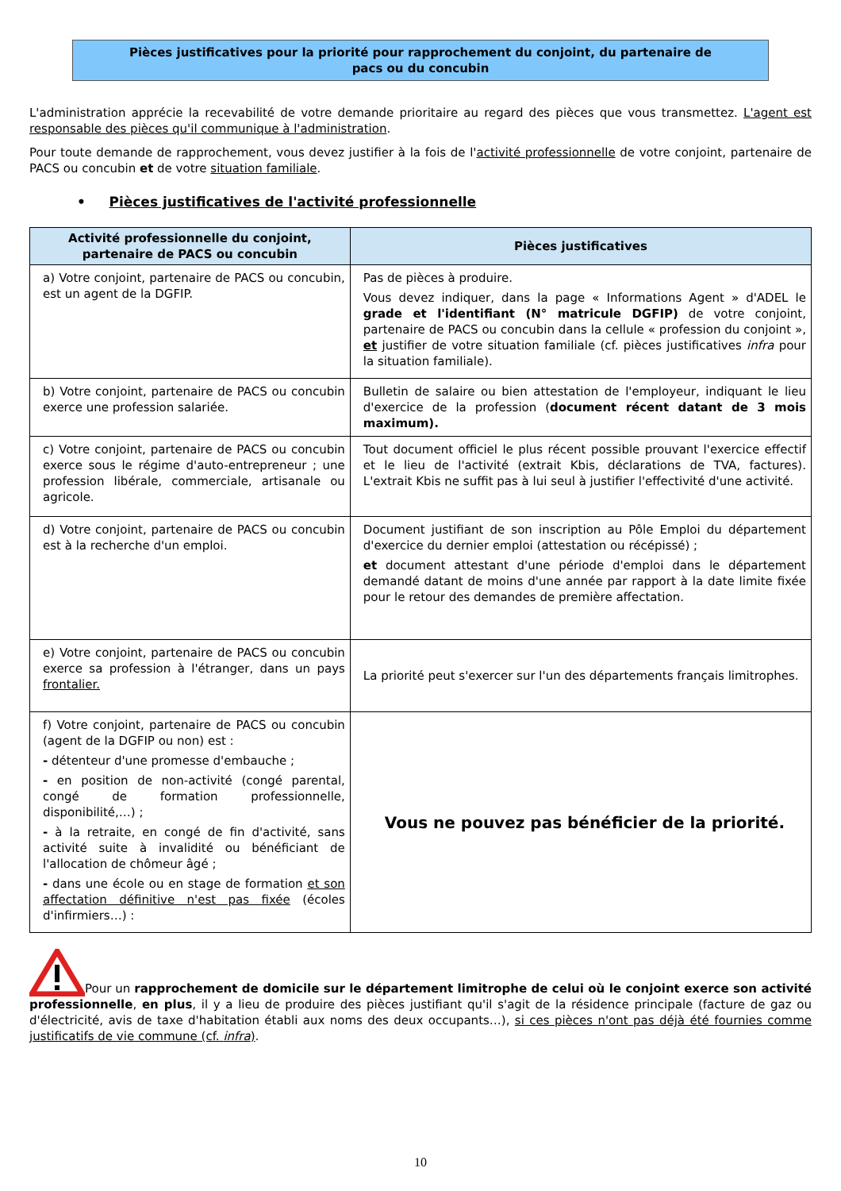Pièces justificatives pour la priorité pour rapprochement du conjoint, du partenaire de
pacs ou du concubin
L'administration apprécie la recevabilité de votre demande prioritaire au regard des pièces que vous transmettez. L'agent est responsable des pièces qu'il communique à l'administration.
Pour toute demande de rapprochement, vous devez justifier à la fois de l'activité professionnelle de votre conjoint, partenaire de PACS ou concubin et de votre situation familiale.
• Pièces justificatives de l'activité professionnelle
| Activité professionnelle du conjoint, partenaire de PACS ou concubin | Pièces justificatives |
| --- | --- |
| a) Votre conjoint, partenaire de PACS ou concubin, est un agent de la DGFIP. | Pas de pièces à produire. Vous devez indiquer, dans la page « Informations Agent » d'ADEL le grade et l'identifiant (N° matricule DGFIP) de votre conjoint, partenaire de PACS ou concubin dans la cellule « profession du conjoint », et justifier de votre situation familiale (cf. pièces justificatives infra pour la situation familiale). |
| b) Votre conjoint, partenaire de PACS ou concubin exerce une profession salariée. | Bulletin de salaire ou bien attestation de l'employeur, indiquant le lieu d'exercice de la profession ( document récent datant de 3 mois maximum). |
| c) Votre conjoint, partenaire de PACS ou concubin exerce sous le régime d'auto-entrepreneur ; une profession libérale, commerciale, artisanale ou agricole. | Tout document officiel le plus récent possible prouvant l'exercice effectif et le lieu de l'activité (extrait Kbis, déclarations de TVA, factures). L'extrait Kbis ne suffit pas à lui seul à justifier l'effectivité d'une activité. |
| d) Votre conjoint, partenaire de PACS ou concubin est à la recherche d'un emploi. | Document justifiant de son inscription au Pôle Emploi du département d'exercice du dernier emploi (attestation ou récépissé) ; et document attestant d'une période d'emploi dans le département demandé datant de moins d'une année par rapport à la date limite fixée pour le retour des demandes de première affectation. |
| e) Votre conjoint, partenaire de PACS ou concubin exerce sa profession à l'étranger, dans un pays frontalier. | La priorité peut s'exercer sur l'un des départements français limitrophes. |
| f) Votre conjoint, partenaire de PACS ou concubin (agent de la DGFIP ou non) est : - détenteur d'une promesse d'embauche ; - en position de non-activité (congé parental, congé de formation professionnelle, disponibilité,…) ; - à la retraite, en congé de fin d'activité, sans activité suite à invalidité ou bénéficiant de l'allocation de chômeur âgé ; - dans une école ou en stage de formation et son affectation définitive n'est pas fixée (écoles d'infirmiers…) : | Vous ne pouvez pas bénéficier de la priorité. |
Pour un rapprochement de domicile sur le département limitrophe de celui où le conjoint exerce son activité professionnelle, en plus, il y a lieu de produire des pièces justifiant qu'il s'agit de la résidence principale (facture de gaz ou d'électricité, avis de taxe d'habitation établi aux noms des deux occupants…), si ces pièces n'ont pas déjà été fournies comme justificatifs de vie commune (cf. infra).
10